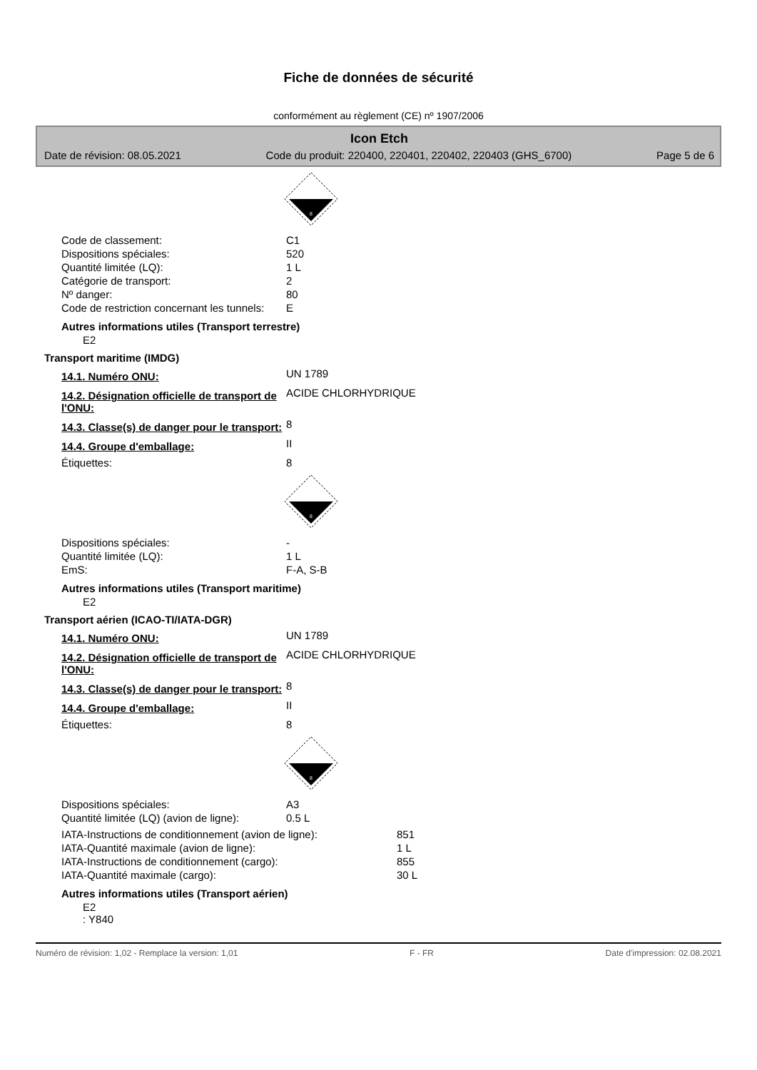Fiche de données de sécurité
conformément au règlement (CE) nº 1907/2006
Icon Etch
Date de révision: 08.05.2021 Code du produit: 220400, 220401, 220402, 220403 (GHS_6700) Page 5 de 6
8
| Code de classement: | C1 |
| Dispositions spéciales: | 520 |
| Quantité limitée (LQ): | 1 L |
| Catégorie de transport: | 2 |
| Nº danger: | 80 |
| Code de restriction concernant les tunnels: | E |
Autres informations utiles (Transport terrestre)
E2
Transport maritime (IMDG)
| 14.1. Numéro ONU: | UN 1789 |
| 14.2. Désignation officielle de transport de l'ONU: | ACIDE CHLORHYDRIQUE |
| 14.3. Classe(s) de danger pour le transport: | 8 |
| 14.4. Groupe d'emballage: | II |
| Étiquettes: | 8 |
8
| Dispositions spéciales: | - |
| Quantité limitée (LQ): | 1 L |
| EmS: | F-A, S-B |
Autres informations utiles (Transport maritime)
E2
Transport aérien (ICAO-TI/IATA-DGR)
| 14.1. Numéro ONU: | UN 1789 |
| 14.2. Désignation officielle de transport de l'ONU: | ACIDE CHLORHYDRIQUE |
| 14.3. Classe(s) de danger pour le transport: | 8 |
| 14.4. Groupe d'emballage: | II |
| Étiquettes: | 8 |
8
| Dispositions spéciales: | A3 |
| Quantité limitée (LQ) (avion de ligne): | 0.5 L |
| IATA-Instructions de conditionnement (avion de ligne): | 851 |
| IATA-Quantité maximale (avion de ligne): | 1 L |
| IATA-Instructions de conditionnement (cargo): | 855 |
| IATA-Quantité maximale (cargo): | 30 L |
Autres informations utiles (Transport aérien)
E2
: Y840
Numéro de révision: 1,02 - Remplace la version: 1,01 F - FR Date d'impression: 02.08.2021